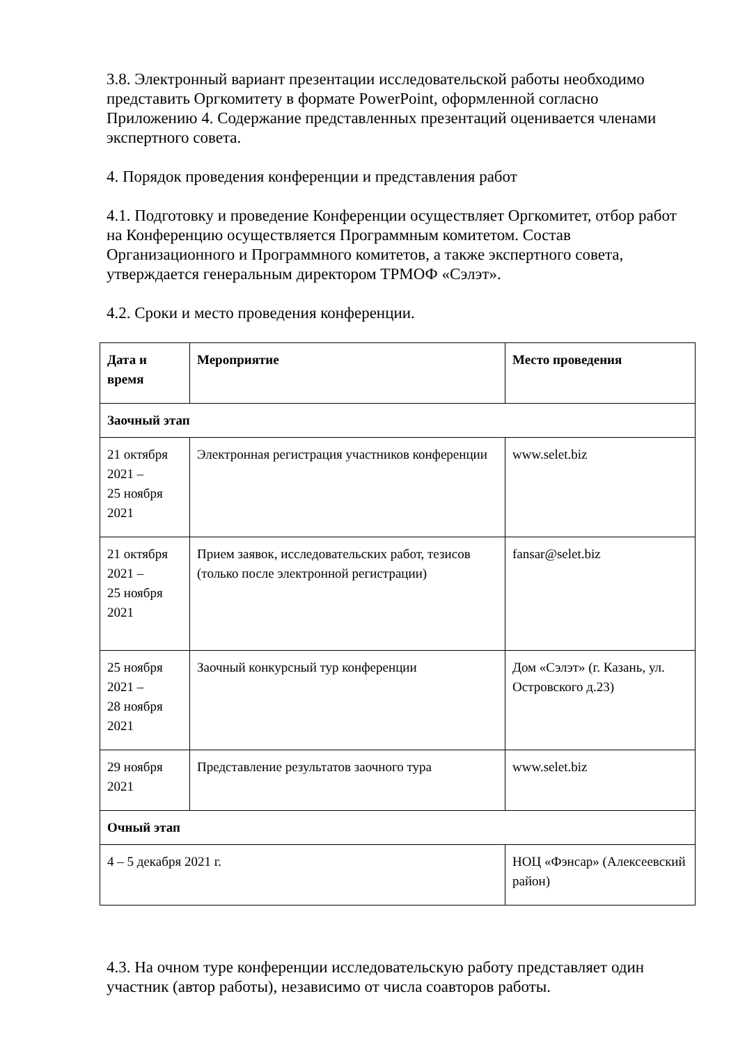3.8. Электронный вариант презентации исследовательской работы необходимо представить Оргкомитету в формате PowerPoint, оформленной согласно Приложению 4. Содержание представленных презентаций оценивается членами экспертного совета.
4. Порядок проведения конференции и представления работ
4.1. Подготовку и проведение Конференции осуществляет Оргкомитет, отбор работ на Конференцию осуществляется Программным комитетом. Состав Организационного и Программного комитетов, а также экспертного совета, утверждается генеральным директором ТРМОФ «Сэлэт».
4.2. Сроки и место проведения конференции.
| Дата и время | Мероприятие | Место проведения |
| --- | --- | --- |
| Заочный этап | | |
| 21 октября 2021 – 25 ноября 2021 | Электронная регистрация участников конференции | www.selet.biz |
| 21 октября 2021 – 25 ноября 2021 | Прием заявок, исследовательских работ, тезисов (только после электронной регистрации) | fansar@selet.biz |
| 25 ноября 2021 – 28 ноября 2021 | Заочный конкурсный тур конференции | Дом «Сэлэт» (г. Казань, ул. Островского д.23) |
| 29 ноября 2021 | Представление результатов заочного тура | www.selet.biz |
| Очный этап | | |
| 4 – 5 декабря 2021 г. | | НОЦ «Фэнсар» (Алексеевский район) |
4.3. На очном туре конференции исследовательскую работу представляет один участник (автор работы), независимо от числа соавторов работы.